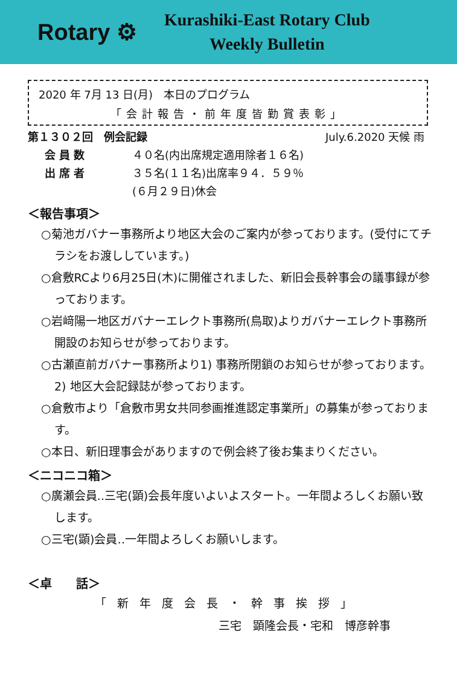Rotary ⚙
Kurashiki-East Rotary Club
Weekly Bulletin
2020 年 7月 13 日(月)　本日のプログラム
「会計報告・前年度皆勤賞表彰」
第１３０２回　例会記録 July.6.2020 天候 雨
会員数 ４０名(内出席規定適用除者１６名)
出席者 ３５名(１１名)出席率９４．５９％
(６月２９日)休会
＜報告事項＞
○菊池ガバナー事務所より地区大会のご案内が参っております。(受付にてチラシをお渡ししています。)
○倉敷RCより6月25日(木)に開催されました、新旧会長幹事会の議事録が参っております。
○岩﨑陽一地区ガバナーエレクト事務所(鳥取)よりガバナーエレクト事務所開設のお知らせが参っております。
○古瀬直前ガバナー事務所より1) 事務所閉鎖のお知らせが参っております。2) 地区大会記録誌が参っております。
○倉敷市より「倉敷市男女共同参画推進認定事業所」の募集が参っております。
○本日、新旧理事会がありますので例会終了後お集まりください。
＜ニコニコ箱＞
○廣瀬会員‥三宅(顕)会長年度いよいよスタート。一年間よろしくお願い致します。
○三宅(顕)会員‥一年間よろしくお願いします。
＜卓　　話＞
「新年度会長・幹事挨拶」
三宅　顕隆会長・宅和　博彦幹事